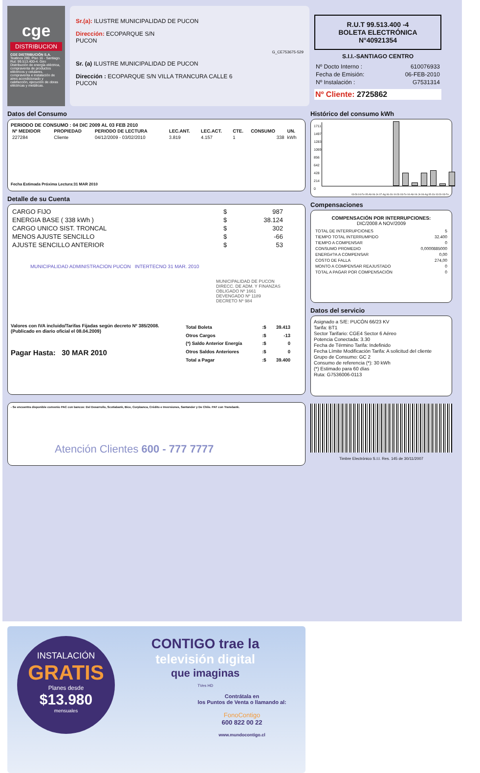cge
DISTRIBUCION
CGE DISTRIBUCIÓN S.A.
Teatinos 280, Piso 16 - Santiago. Rut: 99.513.400-4. Giro Distribución de energía eléctrica, compraventa de productos eléctricos y celulares, compraventa e instalación de aires acondicionado y calefacción, ejecución de obras eléctricas y metálicas.
Sr.(a): ILUSTRE MUNICIPALIDAD DE PUCON
Dirección: ECOPARQUE S/N
PUCON
G_CE753675-529
Sr. (a) ILUSTRE MUNICIPALIDAD DE PUCON
Dirección : ECOPARQUE S/N VILLA TRANCURA CALLE 6
PUCON
R.U.T 99.513.400 -4
BOLETA ELECTRÓNICA
N°40921354
S.I.I.-SANTIAGO CENTRO
| Nº Docto Interno : | 610076933 |
| Fecha de Emisión: | 06-FEB-2010 |
| Nº Instalación : | G7531314 |
Nº Cliente: 2725862
Datos del Consumo
PERIODO DE CONSUMO : 04 DIC 2009 AL 03 FEB 2010
| Nº MEDIDOR | PROPIEDAD | PERIODO DE LECTURA | LEC.ANT. | LEC.ACT. | CTE. | CONSUMO | UN. |
| --- | --- | --- | --- | --- | --- | --- | --- |
| 227284 | Cliente | 04/12/2009 - 03/02/2010 | 3.819 | 4.157 | 1 | 338 | kWh |
Fecha Estimada Próxima Lectura:31 MAR 2010
Detalle de su Cuenta
| CARGO FIJO | $ | 987 |
| ENERGIA BASE ( 338 kWh ) | $ | 38.124 |
| CARGO UNICO SIST. TRONCAL | $ | 302 |
| MENOS AJUSTE SENCILLO | $ | -66 |
| AJUSTE SENCILLO ANTERIOR | $ | 53 |
MUNICIPALIDAD ADMINISTRACION PUCON INTERTECNO 31 MAR. 2010
MUNICIPALIDAD DE PUCON
DIRECC. DE ADM. Y FINANZAS
OBLIGADO Nº 1661
DEVENGADO Nº 1189
DECRETO Nº 984
Valores con IVA incluido/Tarifas Fijadas según decreto Nº 385/2008. (Publicado en diario oficial el 08.04.2009)
Pagar Hasta: 30 MAR 2010
| Total Boleta | :$ | 39.413 |
| Otros Cargos | :$ | -13 |
| (*) Saldo Anterior Energía | :$ | 0 |
| Otros Saldos Anteriores | :$ | 0 |
| Total a Pagar | :$ | 39.400 |
- Se encuentra disponible convenio PAC con bancos: Del Desarrollo, Scotiabank, Bice, Corpbanca, Crédito e Inversiones, Santander y De Chile. PAT con Transbank.
Atención Clientes 600 - 777 7777
Histórico del consumo kWh
1711
1497
1283
1069
856
642
428
214
0
03-Di 04-Fe 05-Ab 06-Jn 07-Ag 06-Oc 04-Di 03-Fe 04-Ab 04-Jn 06-Ag 05-Oc 03-Di 03-Fe
Compensaciones
COMPENSACIÓN POR INTERRUPCIONES:
DIC/2008 A NOV/2009
| TOTAL DE INTERRUPCIONES | 5 |
| TIEMPO TOTAL INTERRUMPIDO | 32.400 |
| TIEMPO A COMPENSAR | 0 |
| CONSUMO PROMEDIO | 0,0000885000 |
| ENERG#?A A COMPENSAR | 0,00 |
| COSTO DE FALLA | 274,00 |
| MONTO A COMPENSAR REAJUSTADO | 0 |
| TOTAL A PAGAR POR COMPENSACIÓN | 0 |
Datos del servicio
Asignado a S/E: PUCÓN 66/23 KV
Tarifa: BT1
Sector Tarifario: CGE4 Sector 6 Aéreo
Potencia Conectada: 3.30
Fecha de Término Tarifa: Indefinido
Fecha Límite Modificación Tarifa: A solicitud del cliente
Grupo de Consumo: GC 2
Consumo de referencia (*): 30 kWh
(*) Estimado para 60 días
Ruta: G7536006-0113
Timbre Electrónico S.I.I. Res. 145 de 30/11/2007
INSTALACIÓN
GRATIS
Planes desde
$13.980
mensuales
CONTIGO trae la
televisión digital
que imaginas
TVes HD
Contrátala en
los Puntos de Venta o llamando al:
FonoContigo
600 822 00 22
www.mundocontigo.cl